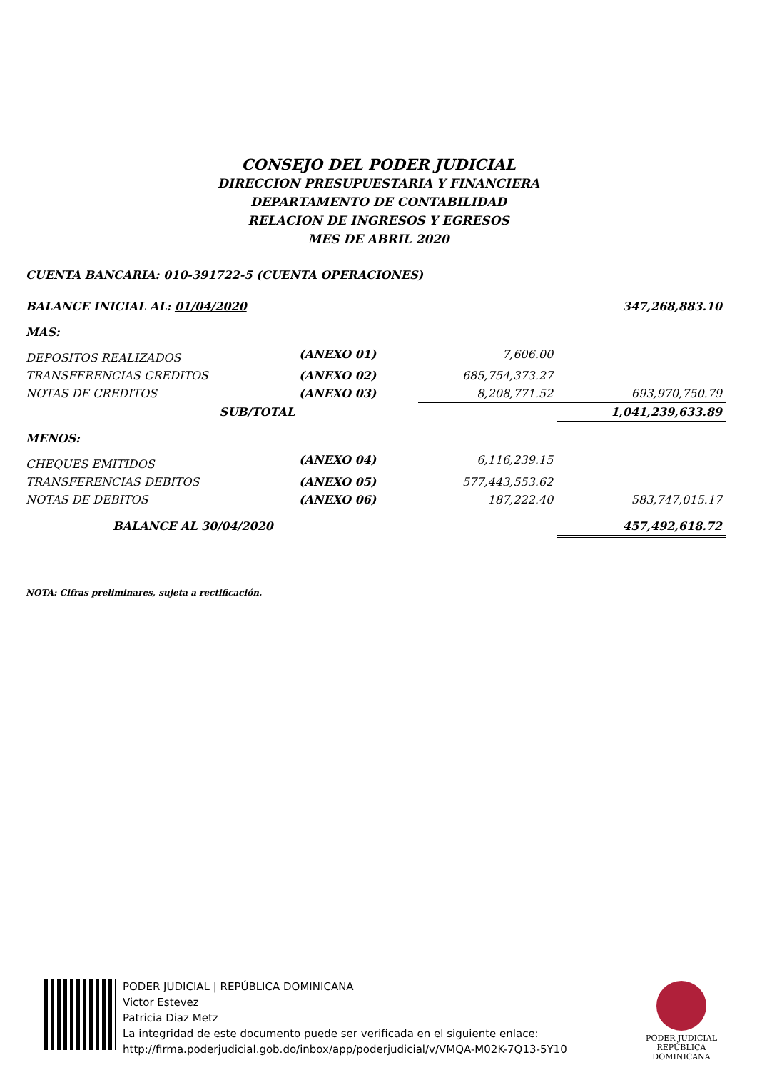CONSEJO DEL PODER JUDICIAL
DIRECCION PRESUPUESTARIA Y FINANCIERA
DEPARTAMENTO DE CONTABILIDAD
RELACION DE INGRESOS Y EGRESOS
MES DE ABRIL 2020
CUENTA BANCARIA: 010-391722-5 (CUENTA OPERACIONES)
| BALANCE INICIAL AL: 01/04/2020 | | | 347,268,883.10 |
| MAS: | | | |
| DEPOSITOS REALIZADOS | (ANEXO 01) | 7,606.00 | |
| TRANSFERENCIAS CREDITOS | (ANEXO 02) | 685,754,373.27 | |
| NOTAS DE CREDITOS | (ANEXO 03) | 8,208,771.52 | 693,970,750.79 |
| SUB/TOTAL | | | 1,041,239,633.89 |
| MENOS: | | | |
| CHEQUES EMITIDOS | (ANEXO 04) | 6,116,239.15 | |
| TRANSFERENCIAS DEBITOS | (ANEXO 05) | 577,443,553.62 | |
| NOTAS DE DEBITOS | (ANEXO 06) | 187,222.40 | 583,747,015.17 |
| BALANCE AL 30/04/2020 | | | 457,492,618.72 |
NOTA: Cifras preliminares, sujeta a rectificación.
PODER JUDICIAL | REPÚBLICA DOMINICANA
Victor Estevez
Patricia Diaz Metz
La integridad de este documento puede ser verificada en el siguiente enlace:
http://firma.poderjudicial.gob.do/inbox/app/poderjudicial/v/VMQA-M02K-7Q13-5Y10
PODER JUDICIAL
REPÚBLICA DOMINICANA